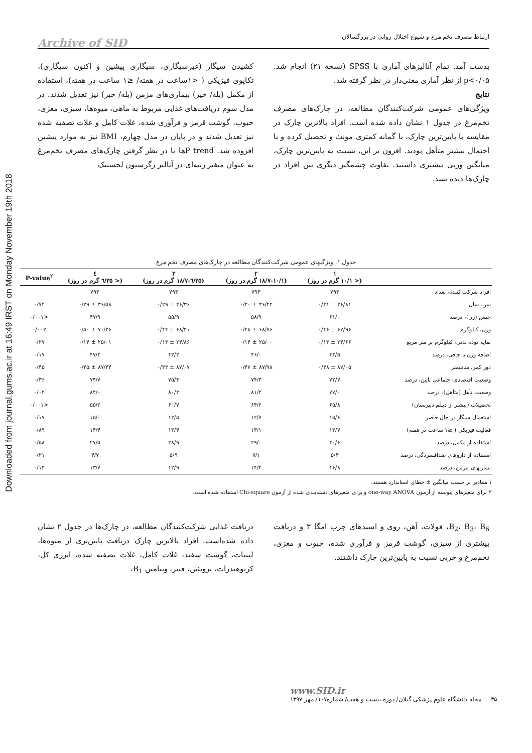Downloaded from journal.gums.ac.ir at 16:49 IRST on Monday November 19th 2018
ارتباط مصرف تخم مرغ و شیوع اختلال روانی در بزرگسالان Archive of SID
کشیدن سیگار (غیرسیگاری، سیگاری پیشین و اکنون سیگاری)، تکاپوی فیزیکی ( <۱ساعت در هفته/ ≤۱ ساعت در هفته)، استفاده از مکمل (بله/ خیر) بیماری‌های مزمن (بله/ خیر) نیز تعدیل شدند. در مدل سوم دریافت‌های غذایی مربوط به ماهی، میوه‌ها، سبزی، مغزی، حبوب، گوشت قرمز و فرآوری شده، غلات کامل و غلات تصفیه شده نیز تعدیل شدند و در پایان در مدل چهارم، BMI نیز به موارد پیشین افزوده شد. P trendها با در نظر گرفتن چارک‌های مصرف تخم‌مرغ به عنوان متغیر رتبه‌ای در آنالیز رگرسیون لجستیک
بدست آمد. تمام آنالیزهای آماری با SPSS (نسخه ۲۱) انجام شد. p<۰/۰۵ از نظر آماری معنی‌دار در نظر گرفته شد.
نتایج
ویژگی‌های عمومی شرکت‌کنندگان مطالعه، در چارک‌های مصرف تخم‌مرغ در جدول ۱ نشان داده شده است. افراد بالاترین چارک در مقایسه با پایین‌ترین چارک، با گمانه کمتری مونث و تحصیل کرده و با احتمال بیشتر متأهل بودند. افزون بر این، نسبت به پایین‌ترین چارک، میانگین وزنی بیشتری داشتند. تفاوت چشمگیر دیگری بین افراد در چارک‌ها دیده نشد.
جدول ۱. ویژگیهای عمومی شرکت‌کنندگان مطالعه در چارک‌های مصرف تخم مرغ
| | ۱ (< ۱۰/۱ گرم در روز) | ۲ (۱۸/۷-۱۰/۱ گرم در روز) | ۳ (۳۵/٦-۱۸/۷ گرم در روز) | ٤ (< ۳۵/٦ گرم در روز) | P-value<sup>۲</sup> |
| --- | --- | --- | --- | --- | --- |
| افراد شرکت کننده، تعداد | ۷۹۳ | ۷۹۳ | ۷۹۳ | ۷۹۳ | |
| سن، سال | ۳۶/۸۱ ± ۰/۳۱ | ۳۶/۴۲ ± ۰/۳۰ | ۳۶/۳۶ ± ۰/۲۹ | ۳۶/۵۸ ± ۰/۲۹ | ۰/۷۲ |
| جنس (زن)، درصد | ۶۱/۰ | ۵۸/۹ | ۵۵/۹ | ۴۷/۹ | <۰/۰۰۱ |
| وزن، کیلوگرم | ۶۷/۹۶ ± ۰/۴۶ | ۶۸/۷۶ ± ۰/۴۸ | ۶۸/۴۱ ± ۰/۴۴ | ۷۰/۳۶ ± ۰/۵۰ | ۰/۰۰۲ |
| نمایه توده بدنی، کیلوگرم بر متر مربع | ۲۴/۶۶ ± ۰/۱۳ | ۲۵/۰۰ ± ۰/۱۴ | ۲۴/۸۶ ± ۰/۱۳ | ۲۵/۰۱ ± ۰/۱۴ | ۰/۲۷ |
| اضافه وزن یا چاقی، درصد | ۴۳/۵ | ۴۶/۰ | ۴۲/۲ | ۴۷/۲ | ۰/۱۷ |
| دور کمر، سانتیمتر | ۸۷/۰۵ ± ۰/۴۸ | ۸۷/۹۸ ± ۰/۴۷ | ۸۷/۰۷ ± ۰/۴۳ | ۸۷/۴۴ ± ۰/۴۵ | ۰/۴۵ |
| وضعیت اقتصادی-اجتماعی پایین، درصد | ۷۲/۷ | ۷۴/۳ | ۷۵/۴ | ۷۴/۷ | ۰/۳۶ |
| وضعیت تأهل (متأهل)، درصد | ۷۷/۰ | ۸۱/۲ | ۸۰/۳ | ۸۴/۰ | ۰/۰۲ |
| تحصیلات (بیشتر از دیپلم دبیرستان) | ۶۵/۸ | ۶۴/۶ | ۶۰/۷ | ۵۵/۲ | <۰/۰۰۱ |
| استعمال سیگار در حال حاضر | ۱۵/۶ | ۱۲/۷ | ۱۲/۵ | ۱۵/۰ | ۰/۱۷ |
| فعالیت فیزیکی ( ≤۱ ساعت در هفته) | ۱۳/۷ | ۱۳/۱ | ۱۳/۴ | ۱۴/۴ | ۰/۸۹ |
| استفاده از مکمل، درصد | ۳۰/۶ | ۲۹/۰ | ۲۸/۹ | ۲۷/۵ | ۰/۵۸ |
| استفاده از داروهای ضدافسردگی، درصد | ۵/۴ | ۷/۱ | ۵/۹ | ۴/۷ | ۰/۲۱ |
| بیماریهای مزمن، درصد | ۱۶/۸ | ۱۴/۴ | ۱۲/۹ | ۱۳/۷ | ۰/۱۴ |
۱ مقادیر بر حسب میانگین ± خطای استاندارد هستند.
۲ برای متغیرهای پیوسته از آزمون one-way ANOVA و برای متغیرهای دسته‌بندی شده از آزمون Chi-square استفاده شده است.
دریافت غذایی شرکت‌کنندگان مطالعه، در چارک‌ها در جدول ۲ نشان داده شده‌است. افراد بالاترین چارک دریافت پایین‌تری از میوه‌ها، لبنیات، گوشت سفید، غلات کامل، غلات تصفیه شده، انرژی کل، کربوهیدرات، پروتئین، فیبر، ویتامین B<sub>1</sub>،
B<sub>2</sub>، B<sub>3</sub>، B<sub>6</sub>، فولات، آهن، روی و اسیدهای چرب امگا ۳ و دریافت بیشتری از سبزی، گوشت قرمز و فرآوری شده، حبوب و مغزی، تخم‌مرغ و چربی نسبت به پایین‌ترین چارک داشتند.
www.SID.ir
۳۵ مجله دانشگاه علوم پزشکی گیلان/ دوره بیست و هفت/ شماره۱۰۷/ مهر ۱۳۹۷